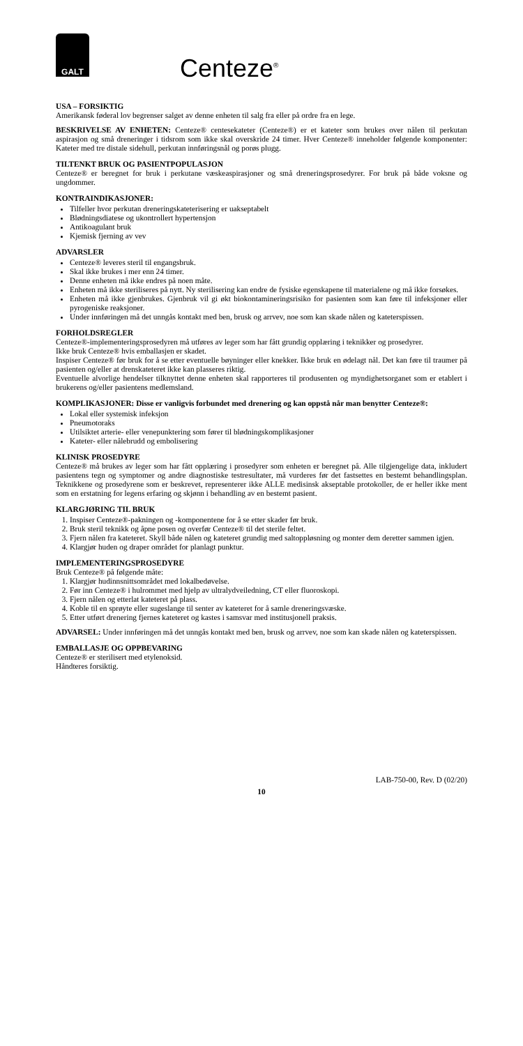GALT
Centeze<sup>®</sup>
USA – FORSIKTIG
Amerikansk føderal lov begrenser salget av denne enheten til salg fra eller på ordre fra en lege.
BESKRIVELSE AV ENHETEN: Centeze® centesekateter (Centeze®) er et kateter som brukes over nålen til perkutan aspirasjon og små dreneringer i tidsrom som ikke skal overskride 24 timer. Hver Centeze® inneholder følgende komponenter: Kateter med tre distale sidehull, perkutan innføringsnål og porøs plugg.
TILTENKT BRUK OG PASIENTPOPULASJON
Centeze® er beregnet for bruk i perkutane væskeaspirasjoner og små dreneringsprosedyrer. For bruk på både voksne og ungdommer.
KONTRAINDIKASJONER:
Tilfeller hvor perkutan dreneringskateterisering er uakseptabelt
Blødningsdiatese og ukontrollert hypertensjon
Antikoagulant bruk
Kjemisk fjerning av vev
ADVARSLER
Centeze® leveres steril til engangsbruk.
Skal ikke brukes i mer enn 24 timer.
Denne enheten må ikke endres på noen måte.
Enheten må ikke steriliseres på nytt. Ny sterilisering kan endre de fysiske egenskapene til materialene og må ikke forsøkes.
Enheten må ikke gjenbrukes. Gjenbruk vil gi økt biokontamineringsrisiko for pasienten som kan føre til infeksjoner eller pyrogeniske reaksjoner.
Under innføringen må det unngås kontakt med ben, brusk og arrvev, noe som kan skade nålen og kateterspissen.
FORHOLDSREGLER
Centeze®-implementeringsprosedyren må utføres av leger som har fått grundig opplæring i teknikker og prosedyrer.
Ikke bruk Centeze® hvis emballasjen er skadet.
Inspiser Centeze® før bruk for å se etter eventuelle bøyninger eller knekker. Ikke bruk en ødelagt nål. Det kan føre til traumer på pasienten og/eller at drenskateteret ikke kan plasseres riktig.
Eventuelle alvorlige hendelser tilknyttet denne enheten skal rapporteres til produsenten og myndighetsorganet som er etablert i brukerens og/eller pasientens medlemsland.
KOMPLIKASJONER: Disse er vanligvis forbundet med drenering og kan oppstå når man benytter Centeze®:
Lokal eller systemisk infeksjon
Pneumotoraks
Utilsiktet arterie- eller venepunktering som fører til blødningskomplikasjoner
Kateter- eller nålebrudd og embolisering
KLINISK PROSEDYRE
Centeze® må brukes av leger som har fått opplæring i prosedyrer som enheten er beregnet på. Alle tilgjengelige data, inkludert pasientens tegn og symptomer og andre diagnostiske testresultater, må vurderes før det fastsettes en bestemt behandlingsplan. Teknikkene og prosedyrene som er beskrevet, representerer ikke ALLE medisinsk akseptable protokoller, de er heller ikke ment som en erstatning for legens erfaring og skjønn i behandling av en bestemt pasient.
KLARGJØRING TIL BRUK
1. Inspiser Centeze®-pakningen og -komponentene for å se etter skader før bruk.
2. Bruk steril teknikk og åpne posen og overfør Centeze® til det sterile feltet.
3. Fjern nålen fra kateteret. Skyll både nålen og kateteret grundig med saltoppløsning og monter dem deretter sammen igjen.
4. Klargjør huden og draper området for planlagt punktur.
IMPLEMENTERINGSPROSEDYRE
Bruk Centeze® på følgende måte:
1. Klargjør hudinnsnittsområdet med lokalbedøvelse.
2. Før inn Centeze® i hulrommet med hjelp av ultralydveiledning, CT eller fluoroskopi.
3. Fjern nålen og etterlat kateteret på plass.
4. Koble til en sprøyte eller sugeslange til senter av kateteret for å samle dreneringsvæske.
5. Etter utført drenering fjernes kateteret og kastes i samsvar med institusjonell praksis.
ADVARSEL: Under innføringen må det unngås kontakt med ben, brusk og arrvev, noe som kan skade nålen og kateterspissen.
EMBALLASJE OG OPPBEVARING
Centeze® er sterilisert med etylenoksid.
Håndteres forsiktig.
LAB-750-00, Rev. D (02/20)
10